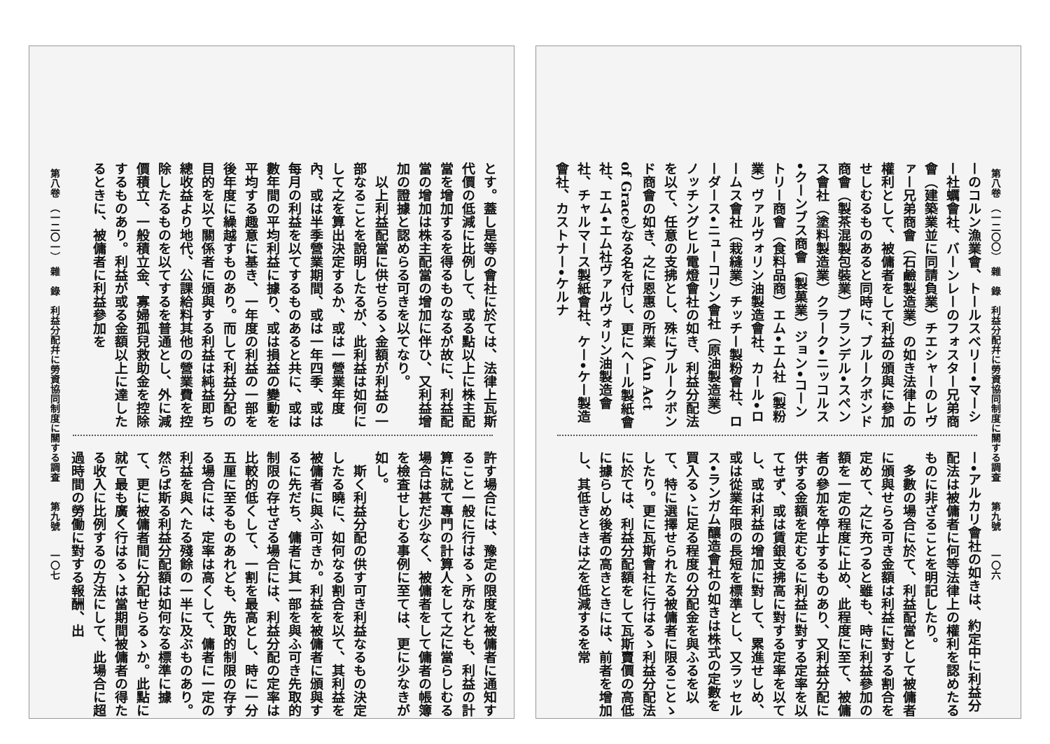第八卷　（一二〇〇）　雜　錄　利益分配幷に勞資協同制度に關する調査　　第九號　　一〇六
ーのコルン漁業會、トールスベリー•マーシー社蠣會社、バーンレーのフォスター兄弟商會（建築業並に同請負業）チエシャーのレヴァー兄弟商會（石鹼製造業）の如き法律上の權利として、被傭者をして利益の頒與に參加せしむるものあると同時に、ブルークボンド商會（製茶混製包裝業）ブランデル•スペンス會社（塗料製造業）クラーク•ニッコルス•クーンブス商會（製菓業）ジョン•コーントリー商會（食料品商）エム•エム社（製粉業）ヴァルヴォリン油製造會社、カール•ロームス會社（栽縫業）チッチー製粉會社、ローダース•ニューコリン會社（原油製造業）ノッチングヒル電燈會社の如き、利益分配法を以て、任意の支拂とし、殊にブルークボンド商會の如き、之に恩惠の所業（An Act of Grace）なる名を付し、更にヘール製紙會社、エム•エム社ヴァルヴォリン油製造會社、チャルマース製紙會社、ケー•ケー製造會社、カストナー•ケルナ
ー•アルカリ會社の如きは、約定中に利益分配法は被傭者に何等法律上の權利を認めたるものに非ざることを明記したり。
　多數の場合に於て、利益配當として被傭者に頒與せらる可き金額は利益に對する割合を定めて、之に充つると雖も、時に利益參加の額を一定の程度に止め、此程度に至て、被傭者の參加を停止するものあり、又利益分配に供する金額を定むるに利益に對する定率を以てせず、或は賃銀支拂高に對する定率を以てし、或は利益の增加に對して、累進せしめ、或は從業年限の長短を標準とし、又ラッセルス•ランガム釀造會社の如きは株式の定數を買入るゝに足る程度の分配金を與ふるを以て、特に選擇せられたる被傭者に限ることゝしたり。更に瓦斯會社に行はるゝ利益分配法に於ては、利益分配額をして瓦斯賣價の高低に據らしめ後者の高きときには、前者を增加し、其低きときは之を低減するを常
とす。蓋し是等の會社に於ては、法律上瓦斯代價の低減に比例して、或る點以上に株主配當を增加するを得るものなるが故に、利益配當の增加は株主配當の增加に伴ひ、又利益增加の證據と認めらる可きを以てなり。
　以上利益配當に供せらるゝ金額が利益の一部なることを說明したるが、此利益は如何にして之を算出決定するか、或は一營業年度內、或は半季營業期間、或は一年四季、或は每月の利益を以てするものあると共に、或は數年間の平均利益に據り、或は損益の變動を平均する趣意に基き、一年度の利益の一部を後年度に繰越すものあり。而して利益分配の目的を以て關係者に頒與する利益は純益即ち總收益より地代、公課給料其他の營業費を控除したるものを以てするを普通とし、外に減價積立、一般積立金、寡婦孤兒救助金を控除するものあり。利益が或る金額以上に達したるときに、被傭者に利益參加を
許す場合には、豫定の限度を被傭者に通知すること一般に行はるゝ所なれども、利益の計算に就て專門の計算人をして之に當らしむる場合は甚だ少なく、被傭者をして傭者の帳簿を檢査せしむる事例に至ては、更に少なきが如し。
　斯く利益分配の供す可き利益なるもの決定したる曉に、如何なる割合を以て、其利益を被傭者に與ふ可きか。利益を被傭者に頒與するに先だち、傭者に其一部を與ふ可き先取的制限の存せざる場合には、利益分配の定率は比較的低くして、一割を最高とし、時に一分五厘に至るものあれども、先取的制限の存する場合には、定率は高くして、傭者に一定の利益を與へたる殘餘の一半に及ぶものあり。然らば斯る利益分配額は如何なる標準に據て、更に被傭者間に分配せらるゝか。此點に就て最も廣く行はるゝは當期間被傭者の得たる收入に比例するの方法にして、此場合に超過時間の勞働に對する報酬、出
第八卷　（一二〇一）　雜　錄　利益分配幷に勞資協同制度に關する調査　　第九號　　一〇七